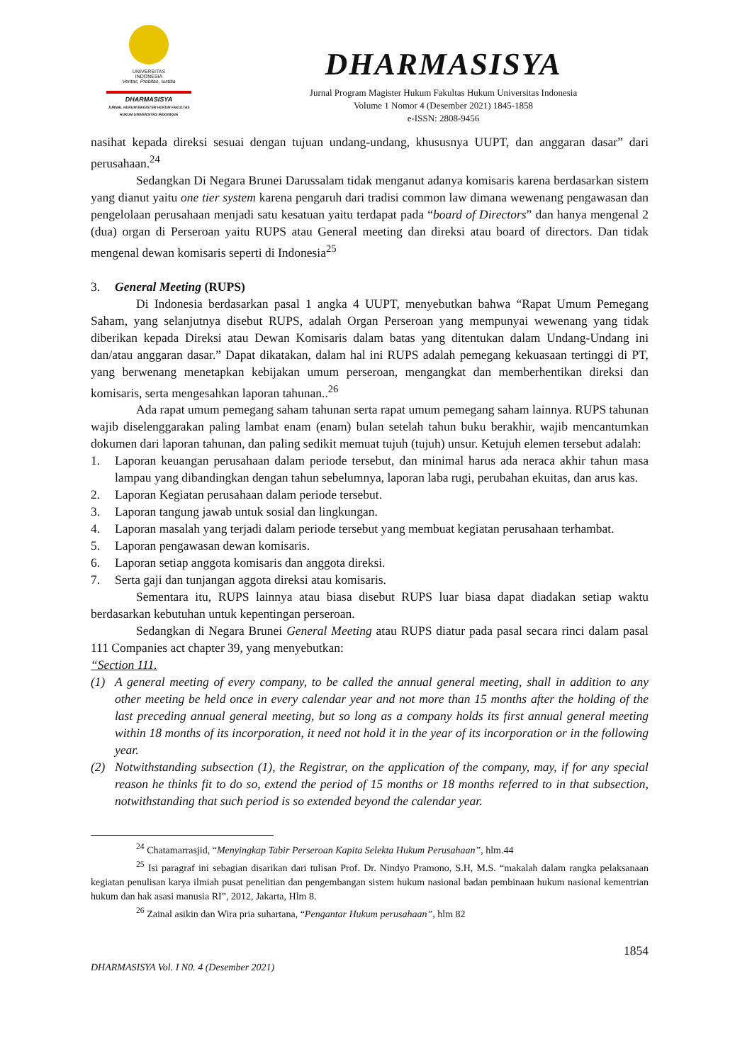UNIVERSITAS
INDONESIA
Veritas, Probitas, Iustitia
DHARMASISYA
JURNAL HUKUM MAGISTER HUKUM FAKULTAS HUKUM UNIVERSITAS INDONESIA
DHARMASISYA
Jurnal Program Magister Hukum Fakultas Hukum Universitas Indonesia
Volume 1 Nomor 4 (Desember 2021) 1845-1858
e-ISSN: 2808-9456
nasihat kepada direksi sesuai dengan tujuan undang-undang, khususnya UUPT, dan anggaran dasar” dari perusahaan.<sup>24</sup>
Sedangkan Di Negara Brunei Darussalam tidak menganut adanya komisaris karena berdasarkan sistem yang dianut yaitu one tier system karena pengaruh dari tradisi common law dimana wewenang pengawasan dan pengelolaan perusahaan menjadi satu kesatuan yaitu terdapat pada “board of Directors” dan hanya mengenal 2 (dua) organ di Perseroan yaitu RUPS atau General meeting dan direksi atau board of directors. Dan tidak mengenal dewan komisaris seperti di Indonesia<sup>25</sup>
3. General Meeting (RUPS)
Di Indonesia berdasarkan pasal 1 angka 4 UUPT, menyebutkan bahwa “Rapat Umum Pemegang Saham, yang selanjutnya disebut RUPS, adalah Organ Perseroan yang mempunyai wewenang yang tidak diberikan kepada Direksi atau Dewan Komisaris dalam batas yang ditentukan dalam Undang-Undang ini dan/atau anggaran dasar.” Dapat dikatakan, dalam hal ini RUPS adalah pemegang kekuasaan tertinggi di PT, yang berwenang menetapkan kebijakan umum perseroan, mengangkat dan memberhentikan direksi dan komisaris, serta mengesahkan laporan tahunan..<sup>26</sup>
Ada rapat umum pemegang saham tahunan serta rapat umum pemegang saham lainnya. RUPS tahunan wajib diselenggarakan paling lambat enam (enam) bulan setelah tahun buku berakhir, wajib mencantumkan dokumen dari laporan tahunan, dan paling sedikit memuat tujuh (tujuh) unsur. Ketujuh elemen tersebut adalah:
1. Laporan keuangan perusahaan dalam periode tersebut, dan minimal harus ada neraca akhir tahun masa lampau yang dibandingkan dengan tahun sebelumnya, laporan laba rugi, perubahan ekuitas, dan arus kas.
2. Laporan Kegiatan perusahaan dalam periode tersebut.
3. Laporan tangung jawab untuk sosial dan lingkungan.
4. Laporan masalah yang terjadi dalam periode tersebut yang membuat kegiatan perusahaan terhambat.
5. Laporan pengawasan dewan komisaris.
6. Laporan setiap anggota komisaris dan anggota direksi.
7. Serta gaji dan tunjangan aggota direksi atau komisaris.
Sementara itu, RUPS lainnya atau biasa disebut RUPS luar biasa dapat diadakan setiap waktu berdasarkan kebutuhan untuk kepentingan perseroan.
Sedangkan di Negara Brunei General Meeting atau RUPS diatur pada pasal secara rinci dalam pasal 111 Companies act chapter 39, yang menyebutkan:
“Section 111.
(1) A general meeting of every company, to be called the annual general meeting, shall in addition to any other meeting be held once in every calendar year and not more than 15 months after the holding of the last preceding annual general meeting, but so long as a company holds its first annual general meeting within 18 months of its incorporation, it need not hold it in the year of its incorporation or in the following year.
(2) Notwithstanding subsection (1), the Registrar, on the application of the company, may, if for any special reason he thinks fit to do so, extend the period of 15 months or 18 months referred to in that subsection, notwithstanding that such period is so extended beyond the calendar year.
<sup>24</sup> Chatamarrasjid, “Menyingkap Tabir Perseroan Kapita Selekta Hukum Perusahaan”, hlm.44
<sup>25</sup> Isi paragraf ini sebagian disarikan dari tulisan Prof. Dr. Nindyo Pramono, S.H, M.S. “makalah dalam rangka pelaksanaan kegiatan penulisan karya ilmiah pusat penelitian dan pengembangan sistem hukum nasional badan pembinaan hukum nasional kementrian hukum dan hak asasi manusia RI”, 2012, Jakarta, Hlm 8.
<sup>26</sup> Zainal asikin dan Wira pria suhartana, “Pengantar Hukum perusahaan”, hlm 82
1854
DHARMASISYA Vol. I N0. 4 (Desember 2021)